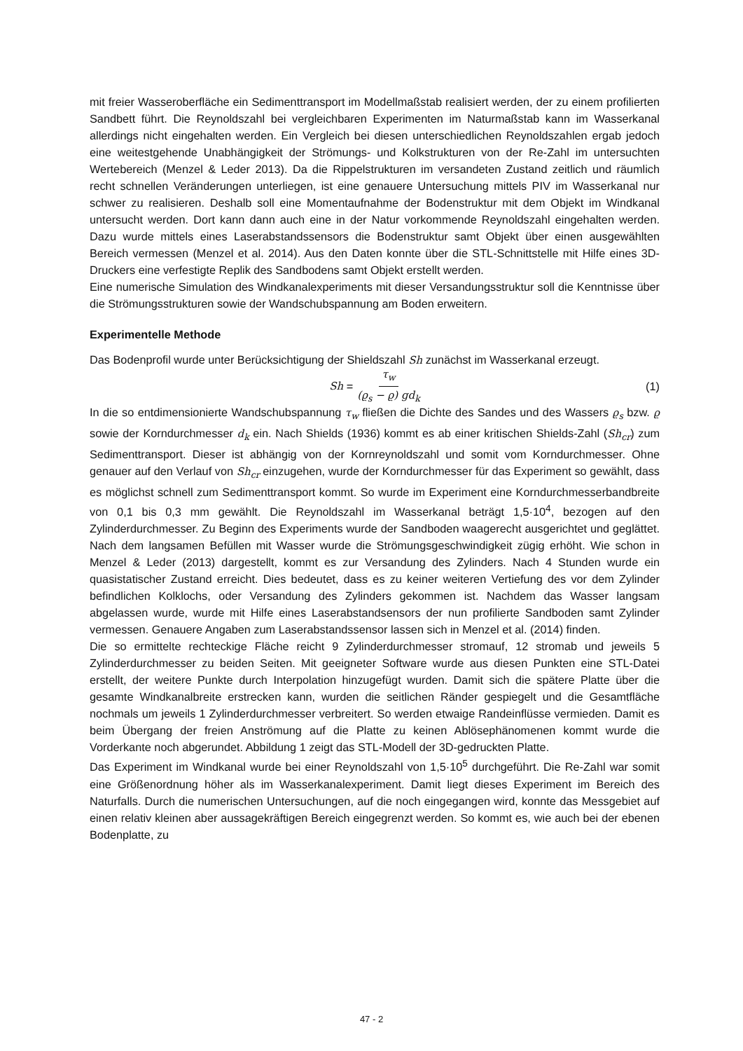mit freier Wasseroberfläche ein Sedimenttransport im Modellmaßstab realisiert werden, der zu einem profilierten Sandbett führt. Die Reynoldszahl bei vergleichbaren Experimenten im Naturmaßstab kann im Wasserkanal allerdings nicht eingehalten werden. Ein Vergleich bei diesen unterschiedlichen Reynoldszahlen ergab jedoch eine weitestgehende Unabhängigkeit der Strömungs- und Kolkstrukturen von der Re-Zahl im untersuchten Wertebereich (Menzel & Leder 2013). Da die Rippelstrukturen im versandeten Zustand zeitlich und räumlich recht schnellen Veränderungen unterliegen, ist eine genauere Untersuchung mittels PIV im Wasserkanal nur schwer zu realisieren. Deshalb soll eine Momentaufnahme der Bodenstruktur mit dem Objekt im Windkanal untersucht werden. Dort kann dann auch eine in der Natur vorkommende Reynoldszahl eingehalten werden. Dazu wurde mittels eines Laserabstandssensors die Bodenstruktur samt Objekt über einen ausgewählten Bereich vermessen (Menzel et al. 2014). Aus den Daten konnte über die STL-Schnittstelle mit Hilfe eines 3D-Druckers eine verfestigte Replik des Sandbodens samt Objekt erstellt werden.
Eine numerische Simulation des Windkanalexperiments mit dieser Versandungsstruktur soll die Kenntnisse über die Strömungsstrukturen sowie der Wandschubspannung am Boden erweitern.
Experimentelle Methode
Das Bodenprofil wurde unter Berücksichtigung der Shieldszahl Sh zunächst im Wasserkanal erzeugt.
Sh = τ<sub>w</sub> (ϱ<sub>s</sub> − ϱ) gd<sub>k</sub>
(1)
In die so entdimensionierte Wandschubspannung τ<sub>w</sub> fließen die Dichte des Sandes und des Wassers ϱ<sub>s</sub> bzw. ϱ sowie der Korndurchmesser d<sub>k</sub> ein. Nach Shields (1936) kommt es ab einer kritischen Shields-Zahl (Sh<sub>cr</sub>) zum Sedimenttransport. Dieser ist abhängig von der Kornreynoldszahl und somit vom Korndurchmesser. Ohne genauer auf den Verlauf von Sh<sub>cr</sub> einzugehen, wurde der Korndurchmesser für das Experiment so gewählt, dass es möglichst schnell zum Sedimenttransport kommt. So wurde im Experiment eine Korndurchmesserbandbreite von 0,1 bis 0,3 mm gewählt. Die Reynoldszahl im Wasserkanal beträgt 1,5·10<sup>4</sup>, bezogen auf den Zylinderdurchmesser. Zu Beginn des Experiments wurde der Sandboden waagerecht ausgerichtet und geglättet. Nach dem langsamen Befüllen mit Wasser wurde die Strömungsgeschwindigkeit zügig erhöht. Wie schon in Menzel & Leder (2013) dargestellt, kommt es zur Versandung des Zylinders. Nach 4 Stunden wurde ein quasistatischer Zustand erreicht. Dies bedeutet, dass es zu keiner weiteren Vertiefung des vor dem Zylinder befindlichen Kolklochs, oder Versandung des Zylinders gekommen ist. Nachdem das Wasser langsam abgelassen wurde, wurde mit Hilfe eines Laserabstandsensors der nun profilierte Sandboden samt Zylinder vermessen. Genauere Angaben zum Laserabstandssensor lassen sich in Menzel et al. (2014) finden.
Die so ermittelte rechteckige Fläche reicht 9 Zylinderdurchmesser stromauf, 12 stromab und jeweils 5 Zylinderdurchmesser zu beiden Seiten. Mit geeigneter Software wurde aus diesen Punkten eine STL-Datei erstellt, der weitere Punkte durch Interpolation hinzugefügt wurden. Damit sich die spätere Platte über die gesamte Windkanalbreite erstrecken kann, wurden die seitlichen Ränder gespiegelt und die Gesamtfläche nochmals um jeweils 1 Zylinderdurchmesser verbreitert. So werden etwaige Randeinflüsse vermieden. Damit es beim Übergang der freien Anströmung auf die Platte zu keinen Ablösephänomenen kommt wurde die Vorderkante noch abgerundet. Abbildung 1 zeigt das STL-Modell der 3D-gedruckten Platte.
Das Experiment im Windkanal wurde bei einer Reynoldszahl von 1,5·10<sup>5</sup> durchgeführt. Die Re-Zahl war somit eine Größenordnung höher als im Wasserkanalexperiment. Damit liegt dieses Experiment im Bereich des Naturfalls. Durch die numerischen Untersuchungen, auf die noch eingegangen wird, konnte das Messgebiet auf einen relativ kleinen aber aussagekräftigen Bereich eingegrenzt werden. So kommt es, wie auch bei der ebenen Bodenplatte, zu
47 - 2